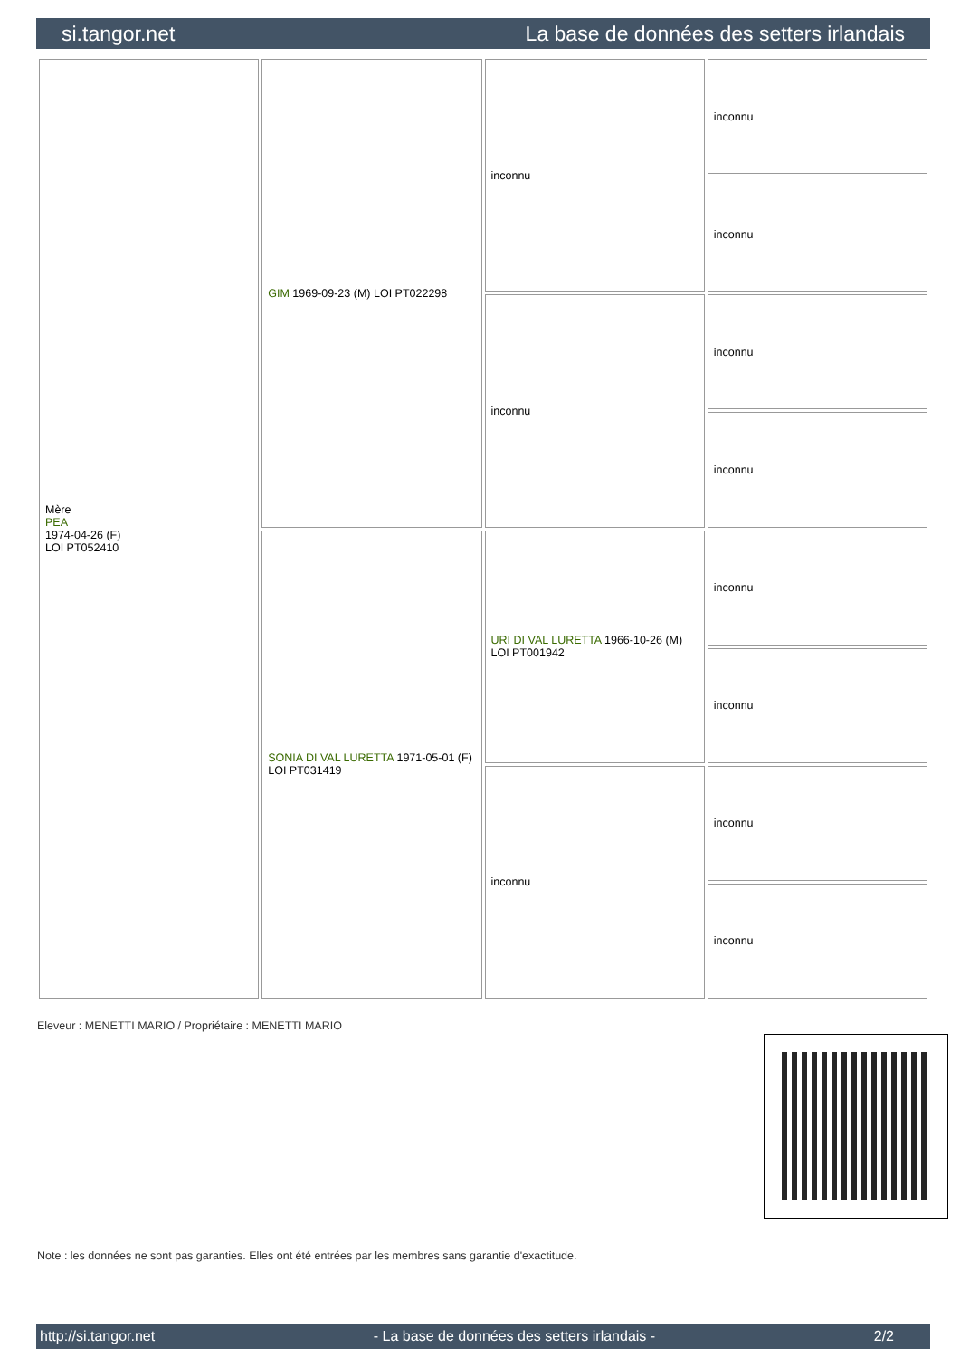si.tangor.net La base de données des setters irlandais
| Mère PEA 1974-04-26 (F) LOI PT052410 | GIM 1969-09-23 (M) LOI PT022298 | inconnu | inconnu |
| | | | inconnu |
| | | inconnu | inconnu |
| | | | inconnu |
| | SONIA DI VAL LURETTA 1971-05-01 (F) LOI PT031419 | URI DI VAL LURETTA 1966-10-26 (M) LOI PT001942 | inconnu |
| | | | inconnu |
| | | inconnu | inconnu |
| | | | inconnu |
Eleveur : MENETTI MARIO / Propriétaire : MENETTI MARIO
Note : les données ne sont pas garanties. Elles ont été entrées par les membres sans garantie d'exactitude.
http://si.tangor.net - La base de données des setters irlandais - 2/2